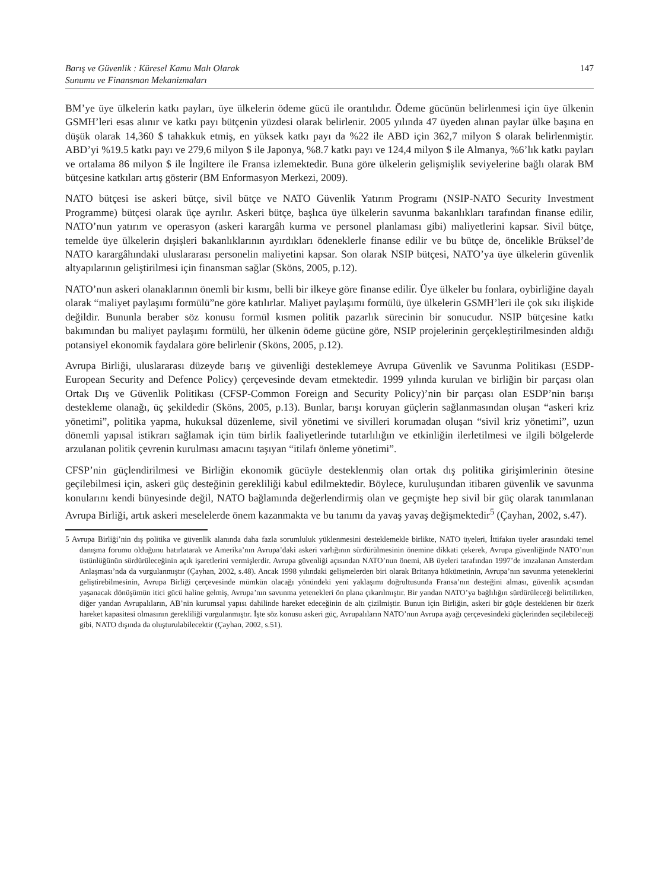Barış ve Güvenlik : Küresel Kamu Malı Olarak
Sunumu ve Finansman Mekanizmaları
147
BM’ye üye ülkelerin katkı payları, üye ülkelerin ödeme gücü ile orantılıdır. Ödeme gücünün belirlenmesi için üye ülkenin GSMH’leri esas alınır ve katkı payı bütçenin yüzdesi olarak belirlenir. 2005 yılında 47 üyeden alınan paylar ülke başına en düşük olarak 14,360 $ tahakkuk etmiş, en yüksek katkı payı da %22 ile ABD için 362,7 milyon $ olarak belirlenmiştir. ABD’yi %19.5 katkı payı ve 279,6 milyon $ ile Japonya, %8.7 katkı payı ve 124,4 milyon $ ile Almanya, %6’lık katkı payları ve ortalama 86 milyon $ ile İngiltere ile Fransa izlemektedir. Buna göre ülkelerin gelişmişlik seviyelerine bağlı olarak BM bütçesine katkıları artış gösterir (BM Enformasyon Merkezi, 2009).
NATO bütçesi ise askeri bütçe, sivil bütçe ve NATO Güvenlik Yatırım Programı (NSIP-NATO Security Investment Programme) bütçesi olarak üçe ayrılır. Askeri bütçe, başlıca üye ülkelerin savunma bakanlıkları tarafından finanse edilir, NATO’nun yatırım ve operasyon (askeri karargâh kurma ve personel planlaması gibi) maliyetlerini kapsar. Sivil bütçe, temelde üye ülkelerin dışişleri bakanlıklarının ayırdıkları ödeneklerle finanse edilir ve bu bütçe de, öncelikle Brüksel’de NATO karargâhındaki uluslararası personelin maliyetini kapsar. Son olarak NSIP bütçesi, NATO’ya üye ülkelerin güvenlik altyapılarının geliştirilmesi için finansman sağlar (Sköns, 2005, p.12).
NATO’nun askeri olanaklarının önemli bir kısmı, belli bir ilkeye göre finanse edilir. Üye ülkeler bu fonlara, oybirliğine dayalı olarak “maliyet paylaşımı formülü”ne göre katılırlar. Maliyet paylaşımı formülü, üye ülkelerin GSMH’leri ile çok sıkı ilişkide değildir. Bununla beraber söz konusu formül kısmen politik pazarlık sürecinin bir sonucudur. NSIP bütçesine katkı bakımından bu maliyet paylaşımı formülü, her ülkenin ödeme gücüne göre, NSIP projelerinin gerçekleştirilmesinden aldığı potansiyel ekonomik faydalara göre belirlenir (Sköns, 2005, p.12).
Avrupa Birliği, uluslararası düzeyde barış ve güvenliği desteklemeye Avrupa Güvenlik ve Savunma Politikası (ESDP-European Security and Defence Policy) çerçevesinde devam etmektedir. 1999 yılında kurulan ve birliğin bir parçası olan Ortak Dış ve Güvenlik Politikası (CFSP-Common Foreign and Security Policy)’nin bir parçası olan ESDP’nin barışı destekleme olanağı, üç şekildedir (Sköns, 2005, p.13). Bunlar, barışı koruyan güçlerin sağlanmasından oluşan “askeri kriz yönetimi”, politika yapma, hukuksal düzenleme, sivil yönetimi ve sivilleri korumadan oluşan “sivil kriz yönetimi”, uzun dönemli yapısal istikrarı sağlamak için tüm birlik faaliyetlerinde tutarlılığın ve etkinliğin ilerletilmesi ve ilgili bölgelerde arzulanan politik çevrenin kurulması amacını taşıyan “itilafı önleme yönetimi”.
CFSP’nin güçlendirilmesi ve Birliğin ekonomik gücüyle desteklenmiş olan ortak dış politika girişimlerinin ötesine geçilebilmesi için, askeri güç desteğinin gerekliliği kabul edilmektedir. Böylece, kuruluşundan itibaren güvenlik ve savunma konularını kendi bünyesinde değil, NATO bağlamında değerlendirmiş olan ve geçmişte hep sivil bir güç olarak tanımlanan Avrupa Birliği, artık askeri meselelerde önem kazanmakta ve bu tanımı da yavaş yavaş değişmektedir<sup>5</sup> (Çayhan, 2002, s.47).
5 Avrupa Birliği’nin dış politika ve güvenlik alanında daha fazla sorumluluk yüklenmesini desteklemekle birlikte, NATO üyeleri, İttifakın üyeler arasındaki temel danışma forumu olduğunu hatırlatarak ve Amerika’nın Avrupa’daki askeri varlığının sürdürülmesinin önemine dikkati çekerek, Avrupa güvenliğinde NATO’nun üstünlüğünün sürdürüleceğinin açık işaretlerini vermişlerdir. Avrupa güvenliği açısından NATO’nun önemi, AB üyeleri tarafından 1997’de imzalanan Amsterdam Anlaşması’nda da vurgulanmıştır (Çayhan, 2002, s.48). Ancak 1998 yılındaki gelişmelerden biri olarak Britanya hükümetinin, Avrupa’nın savunma yeteneklerini geliştirebilmesinin, Avrupa Birliği çerçevesinde mümkün olacağı yönündeki yeni yaklaşımı doğrultusunda Fransa’nın desteğini alması, güvenlik açısından yaşanacak dönüşümün itici gücü haline gelmiş, Avrupa’nın savunma yetenekleri ön plana çıkarılmıştır. Bir yandan NATO’ya bağlılığın sürdürüleceği belirtilirken, diğer yandan Avrupalıların, AB’nin kurumsal yapısı dahilinde hareket edeceğinin de altı çizilmiştir. Bunun için Birliğin, askeri bir güçle desteklenen bir özerk hareket kapasitesi olmasının gerekliliği vurgulanmıştır. İşte söz konusu askeri güç, Avrupalıların NATO’nun Avrupa ayağı çerçevesindeki güçlerinden seçilebileceği gibi, NATO dışında da oluşturulabilecektir (Çayhan, 2002, s.51).